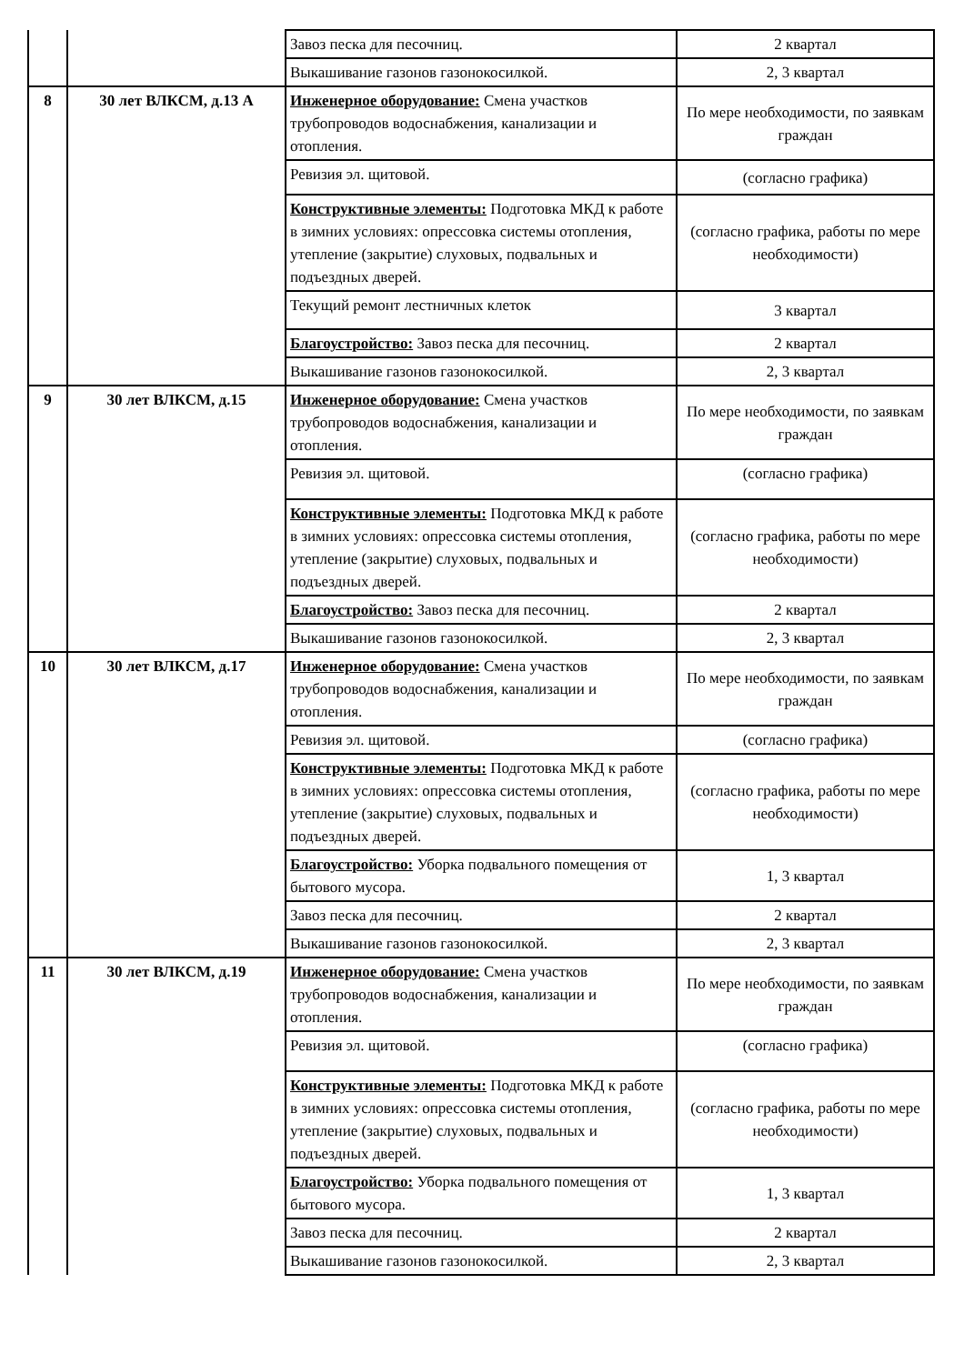| | | Завоз песка для песочниц. | 2 квартал |
| | | Выкашивание газонов газонокосилкой. | 2, 3 квартал |
| 8 | 30 лет ВЛКСМ, д.13 А | Инженерное оборудование: Смена участков трубопроводов водоснабжения, канализации и отопления. | По мере необходимости, по заявкам граждан |
| | | Ревизия эл. щитовой. | (согласно графика) |
| | | Конструктивные элементы: Подготовка МКД к работе в зимних условиях: опрессовка системы отопления, утепление (закрытие) слуховых, подвальных и подъездных дверей. | (согласно графика, работы по мере необходимости) |
| | | Текущий ремонт лестничных клеток | 3 квартал |
| | | Благоустройство: Завоз песка для песочниц. | 2 квартал |
| | | Выкашивание газонов газонокосилкой. | 2, 3 квартал |
| 9 | 30 лет ВЛКСМ, д.15 | Инженерное оборудование: Смена участков трубопроводов водоснабжения, канализации и отопления. | По мере необходимости, по заявкам граждан |
| | | Ревизия эл. щитовой. | (согласно графика) |
| | | Конструктивные элементы: Подготовка МКД к работе в зимних условиях: опрессовка системы отопления, утепление (закрытие) слуховых, подвальных и подъездных дверей. | (согласно графика, работы по мере необходимости) |
| | | Благоустройство: Завоз песка для песочниц. | 2 квартал |
| | | Выкашивание газонов газонокосилкой. | 2, 3 квартал |
| 10 | 30 лет ВЛКСМ, д.17 | Инженерное оборудование: Смена участков трубопроводов водоснабжения, канализации и отопления. | По мере необходимости, по заявкам граждан |
| | | Ревизия эл. щитовой. | (согласно графика) |
| | | Конструктивные элементы: Подготовка МКД к работе в зимних условиях: опрессовка системы отопления, утепление (закрытие) слуховых, подвальных и подъездных дверей. | (согласно графика, работы по мере необходимости) |
| | | Благоустройство: Уборка подвального помещения от бытового мусора. | 1, 3 квартал |
| | | Завоз песка для песочниц. | 2 квартал |
| | | Выкашивание газонов газонокосилкой. | 2, 3 квартал |
| 11 | 30 лет ВЛКСМ, д.19 | Инженерное оборудование: Смена участков трубопроводов водоснабжения, канализации и отопления. | По мере необходимости, по заявкам граждан |
| | | Ревизия эл. щитовой. | (согласно графика) |
| | | Конструктивные элементы: Подготовка МКД к работе в зимних условиях: опрессовка системы отопления, утепление (закрытие) слуховых, подвальных и подъездных дверей. | (согласно графика, работы по мере необходимости) |
| | | Благоустройство: Уборка подвального помещения от бытового мусора. | 1, 3 квартал |
| | | Завоз песка для песочниц. | 2 квартал |
| | | Выкашивание газонов газонокосилкой. | 2, 3 квартал |